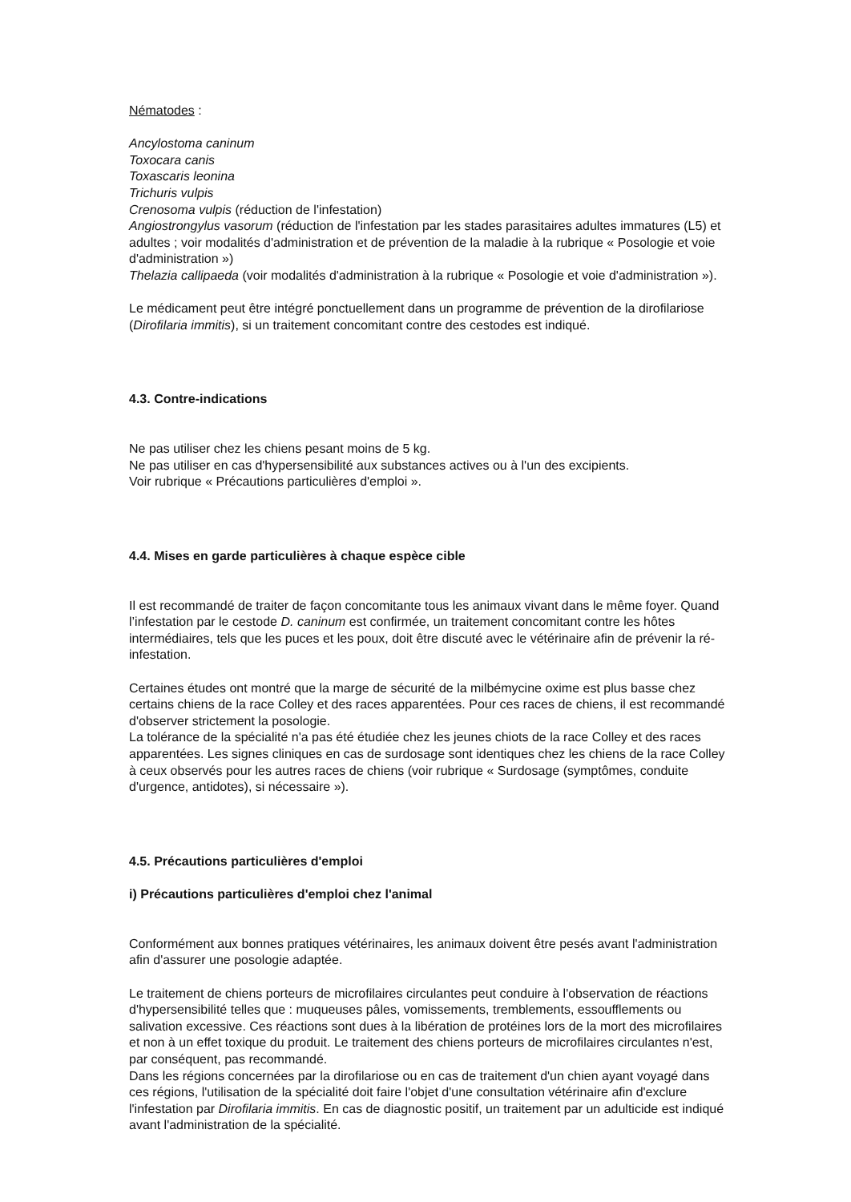Nématodes :
Ancylostoma caninum
Toxocara canis
Toxascaris leonina
Trichuris vulpis
Crenosoma vulpis (réduction de l'infestation)
Angiostrongylus vasorum (réduction de l'infestation par les stades parasitaires adultes immatures (L5) et adultes ; voir modalités d'administration et de prévention de la maladie à la rubrique « Posologie et voie d'administration »)
Thelazia callipaeda (voir modalités d'administration à la rubrique « Posologie et voie d'administration »).
Le médicament peut être intégré ponctuellement dans un programme de prévention de la dirofilariose (Dirofilaria immitis), si un traitement concomitant contre des cestodes est indiqué.
4.3. Contre-indications
Ne pas utiliser chez les chiens pesant moins de 5 kg.
Ne pas utiliser en cas d'hypersensibilité aux substances actives ou à l'un des excipients.
Voir rubrique « Précautions particulières d'emploi ».
4.4. Mises en garde particulières à chaque espèce cible
Il est recommandé de traiter de façon concomitante tous les animaux vivant dans le même foyer. Quand l’infestation par le cestode D. caninum est confirmée, un traitement concomitant contre les hôtes intermédiaires, tels que les puces et les poux, doit être discuté avec le vétérinaire afin de prévenir la ré-infestation.
Certaines études ont montré que la marge de sécurité de la milbémycine oxime est plus basse chez certains chiens de la race Colley et des races apparentées. Pour ces races de chiens, il est recommandé d'observer strictement la posologie.
La tolérance de la spécialité n'a pas été étudiée chez les jeunes chiots de la race Colley et des races apparentées. Les signes cliniques en cas de surdosage sont identiques chez les chiens de la race Colley à ceux observés pour les autres races de chiens (voir rubrique « Surdosage (symptômes, conduite d'urgence, antidotes), si nécessaire »).
4.5. Précautions particulières d'emploi
i) Précautions particulières d'emploi chez l'animal
Conformément aux bonnes pratiques vétérinaires, les animaux doivent être pesés avant l'administration afin d'assurer une posologie adaptée.
Le traitement de chiens porteurs de microfilaires circulantes peut conduire à l'observation de réactions d'hypersensibilité telles que : muqueuses pâles, vomissements, tremblements, essoufflements ou salivation excessive. Ces réactions sont dues à la libération de protéines lors de la mort des microfilaires et non à un effet toxique du produit. Le traitement des chiens porteurs de microfilaires circulantes n'est, par conséquent, pas recommandé.
Dans les régions concernées par la dirofilariose ou en cas de traitement d'un chien ayant voyagé dans ces régions, l'utilisation de la spécialité doit faire l'objet d'une consultation vétérinaire afin d'exclure l'infestation par Dirofilaria immitis. En cas de diagnostic positif, un traitement par un adulticide est indiqué avant l'administration de la spécialité.